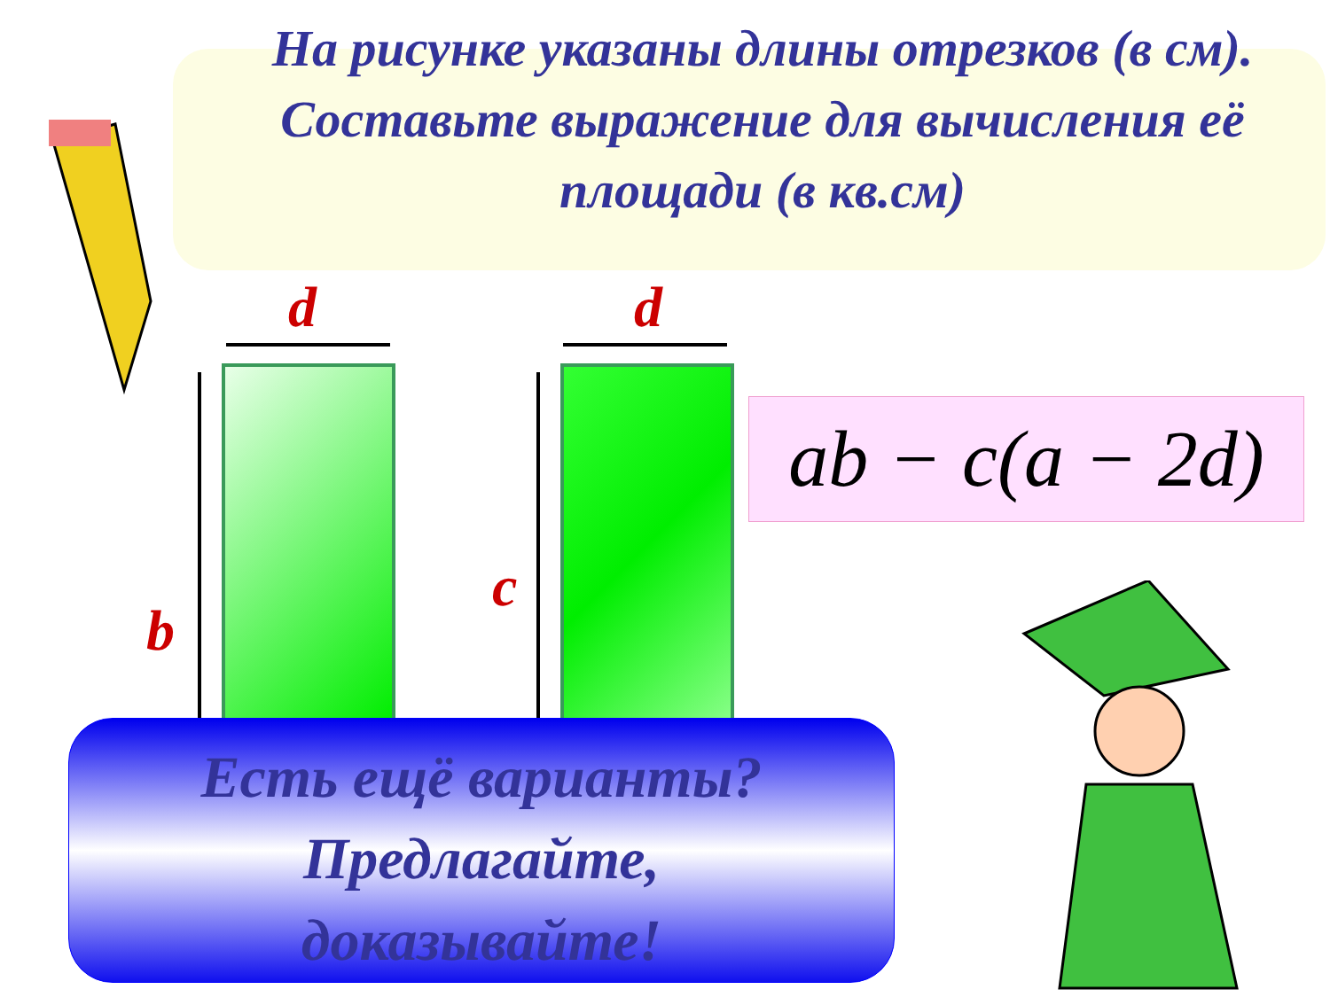На рисунке указаны длины отрезков (в см).
Составьте выражение для вычисления её площади (в кв.см)
d d
b
c
ab − c(a − 2d)
Есть ещё варианты?
Предлагайте,
доказывайте!